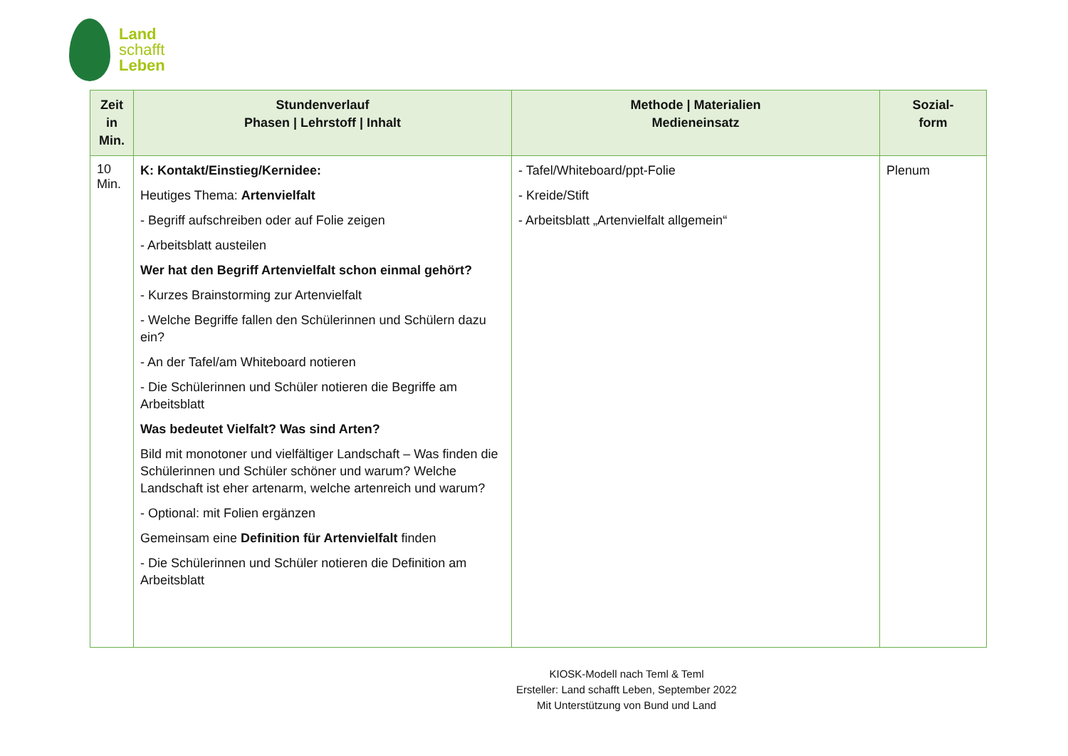Land
schafft
Leben
| Zeit in Min. | Stundenverlauf Phasen / Lehrstoff / Inhalt | Methode / Materialien Medieneinsatz | Sozial- form |
| --- | --- | --- | --- |
| 10 Min. | K: Kontakt/Einstieg/Kernidee: Heutiges Thema: Artenvielfalt - Begriff aufschreiben oder auf Folie zeigen - Arbeitsblatt austeilen Wer hat den Begriff Artenvielfalt schon einmal gehört? - Kurzes Brainstorming zur Artenvielfalt - Welche Begriffe fallen den Schülerinnen und Schülern dazu ein? - An der Tafel/am Whiteboard notieren - Die Schülerinnen und Schüler notieren die Begriffe am Arbeitsblatt Was bedeutet Vielfalt? Was sind Arten? Bild mit monotoner und vielfältiger Landschaft – Was finden die Schülerinnen und Schüler schöner und warum? Welche Landschaft ist eher artenarm, welche artenreich und warum? - Optional: mit Folien ergänzen Gemeinsam eine Definition für Artenvielfalt finden - Die Schülerinnen und Schüler notieren die Definition am Arbeitsblatt | - Tafel/Whiteboard/ppt-Folie - Kreide/Stift - Arbeitsblatt „Artenvielfalt allgemein“ | Plenum |
KIOSK-Modell nach Teml & Teml
Ersteller: Land schafft Leben, September 2022
Mit Unterstützung von Bund und Land